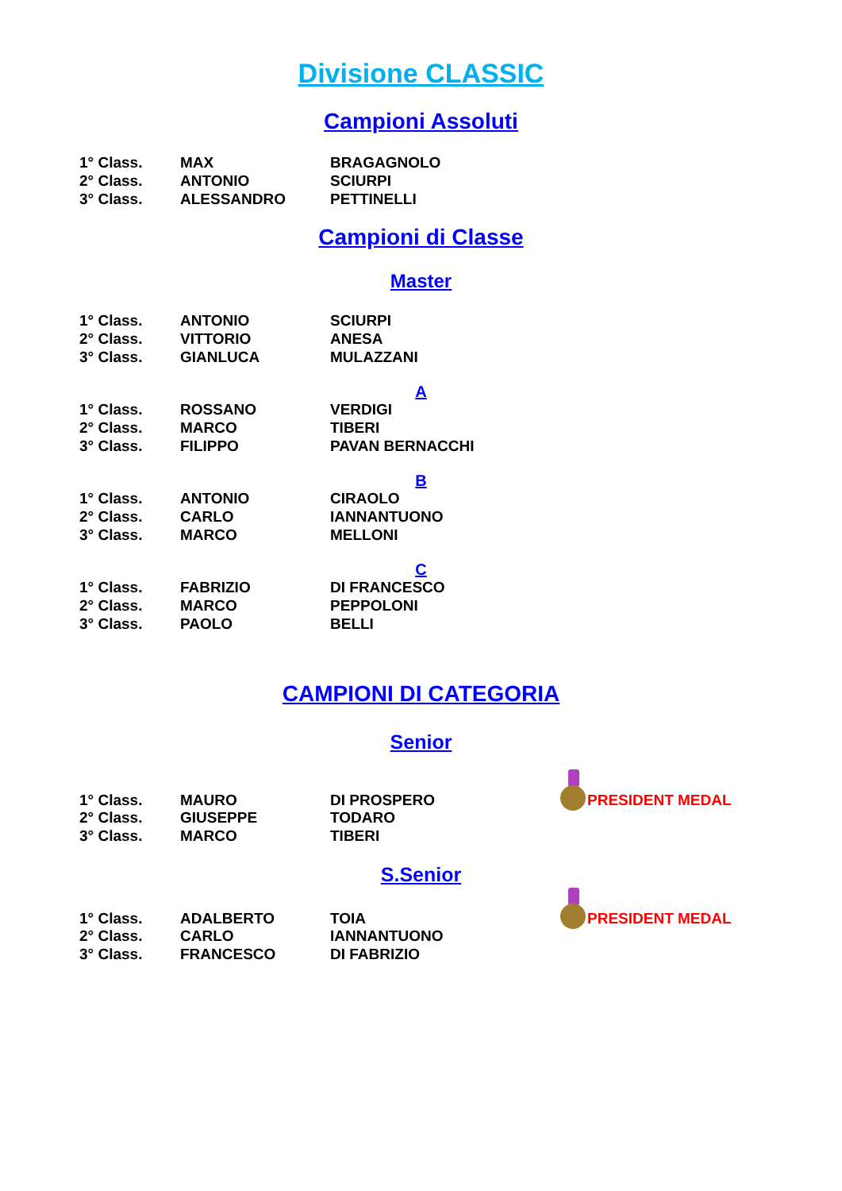Divisione CLASSIC
Campioni Assoluti
| 1° Class. | MAX | BRAGAGNOLO |
| 2° Class. | ANTONIO | SCIURPI |
| 3° Class. | ALESSANDRO | PETTINELLI |
Campioni di Classe
Master
| 1° Class. | ANTONIO | SCIURPI |
| 2° Class. | VITTORIO | ANESA |
| 3° Class. | GIANLUCA | MULAZZANI |
A
| 1° Class. | ROSSANO | VERDIGI |
| 2° Class. | MARCO | TIBERI |
| 3° Class. | FILIPPO | PAVAN BERNACCHI |
B
| 1° Class. | ANTONIO | CIRAOLO |
| 2° Class. | CARLO | IANNANTUONO |
| 3° Class. | MARCO | MELLONI |
C
| 1° Class. | FABRIZIO | DI FRANCESCO |
| 2° Class. | MARCO | PEPPOLONI |
| 3° Class. | PAOLO | BELLI |
CAMPIONI DI CATEGORIA
Senior
| 1° Class. | MAURO | DI PROSPERO | PRESIDENT MEDAL |
| 2° Class. | GIUSEPPE | TODARO | |
| 3° Class. | MARCO | TIBERI | |
S.Senior
| 1° Class. | ADALBERTO | TOIA | PRESIDENT MEDAL |
| 2° Class. | CARLO | IANNANTUONO | |
| 3° Class. | FRANCESCO | DI FABRIZIO | |